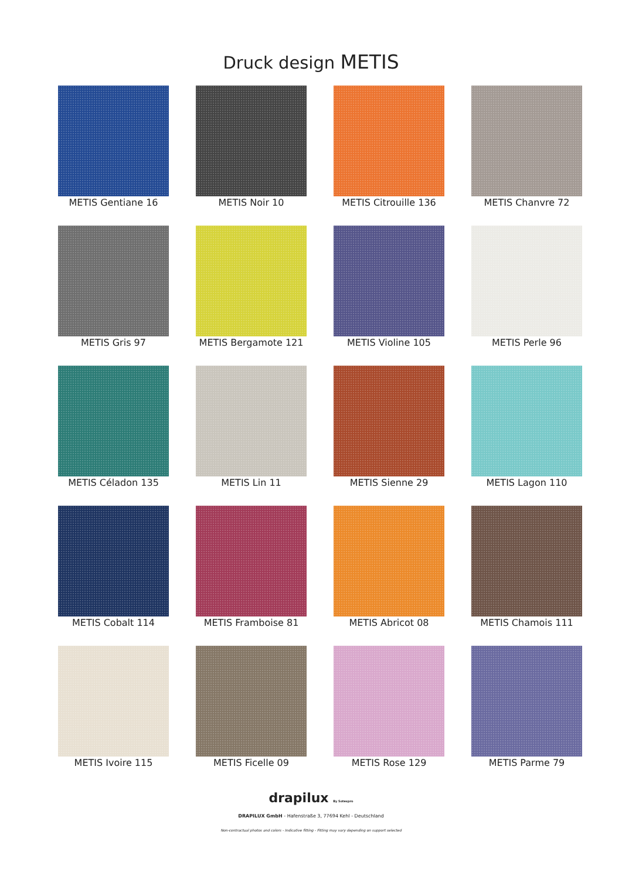Druck design METIS
METIS Gentiane 16
METIS Noir 10
METIS Citrouille 136
METIS Chanvre 72
METIS Gris 97
METIS Bergamote 121
METIS Violine 105
METIS Perle 96
METIS Céladon 135
METIS Lin 11
METIS Sienne 29
METIS Lagon 110
METIS Cobalt 114
METIS Framboise 81
METIS Abricot 08
METIS Chamois 111
METIS Ivoire 115
METIS Ficelle 09
METIS Rose 129
METIS Parme 79
drapilux By Sotexpro
DRAPILUX GmbH - Hafenstraße 3, 77694 Kehl - Deutschland
Non-contractual photos and colors - Indicative fitting - Fitting may vary depending on support selected